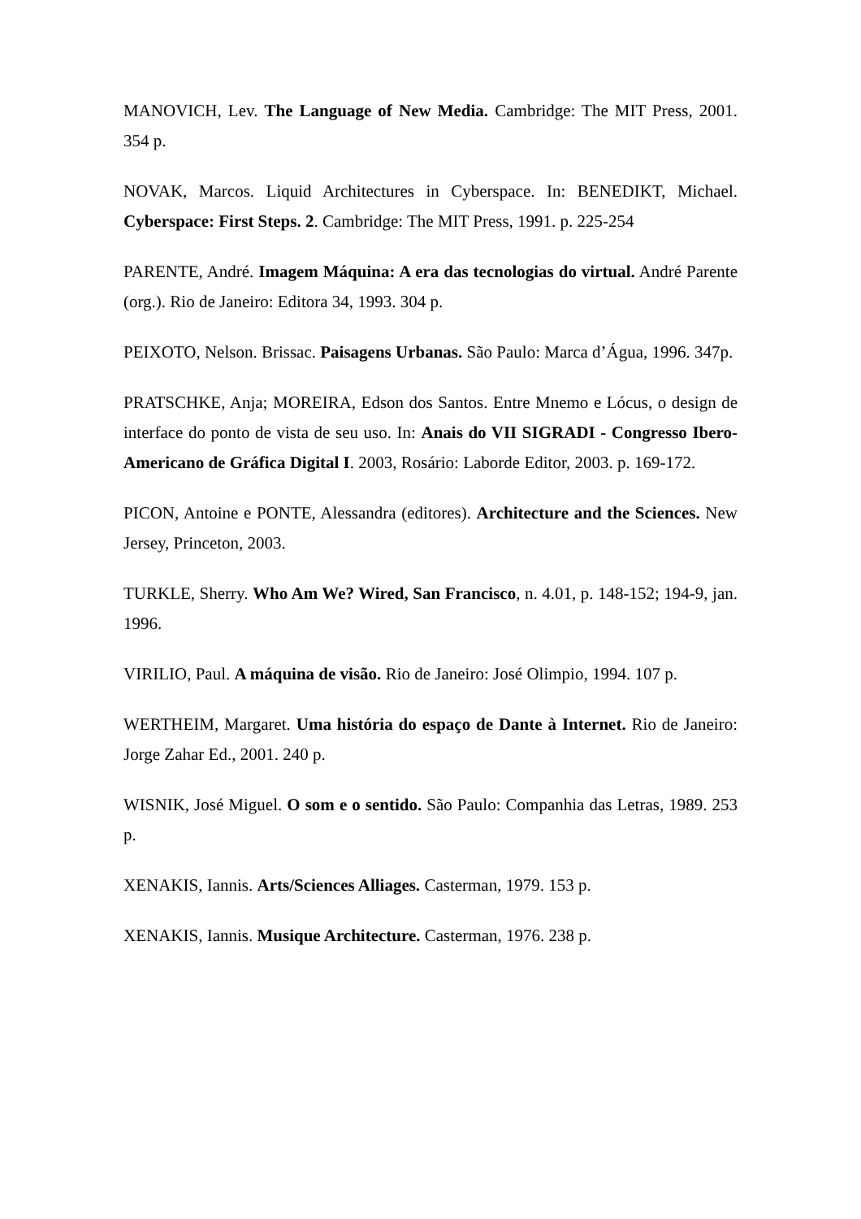MANOVICH, Lev. The Language of New Media. Cambridge: The MIT Press, 2001. 354 p.
NOVAK, Marcos. Liquid Architectures in Cyberspace. In: BENEDIKT, Michael. Cyberspace: First Steps. 2. Cambridge: The MIT Press, 1991. p. 225-254
PARENTE, André. Imagem Máquina: A era das tecnologias do virtual. André Parente (org.). Rio de Janeiro: Editora 34, 1993. 304 p.
PEIXOTO, Nelson. Brissac. Paisagens Urbanas. São Paulo: Marca d’Água, 1996. 347p.
PRATSCHKE, Anja; MOREIRA, Edson dos Santos. Entre Mnemo e Lócus, o design de interface do ponto de vista de seu uso. In: Anais do VII SIGRADI - Congresso Ibero-Americano de Gráfica Digital I. 2003, Rosário: Laborde Editor, 2003. p. 169-172.
PICON, Antoine e PONTE, Alessandra (editores). Architecture and the Sciences. New Jersey, Princeton, 2003.
TURKLE, Sherry. Who Am We? Wired, San Francisco, n. 4.01, p. 148-152; 194-9, jan. 1996.
VIRILIO, Paul. A máquina de visão. Rio de Janeiro: José Olimpio, 1994. 107 p.
WERTHEIM, Margaret. Uma história do espaço de Dante à Internet. Rio de Janeiro: Jorge Zahar Ed., 2001. 240 p.
WISNIK, José Miguel. O som e o sentido. São Paulo: Companhia das Letras, 1989. 253 p.
XENAKIS, Iannis. Arts/Sciences Alliages. Casterman, 1979. 153 p.
XENAKIS, Iannis. Musique Architecture. Casterman, 1976. 238 p.